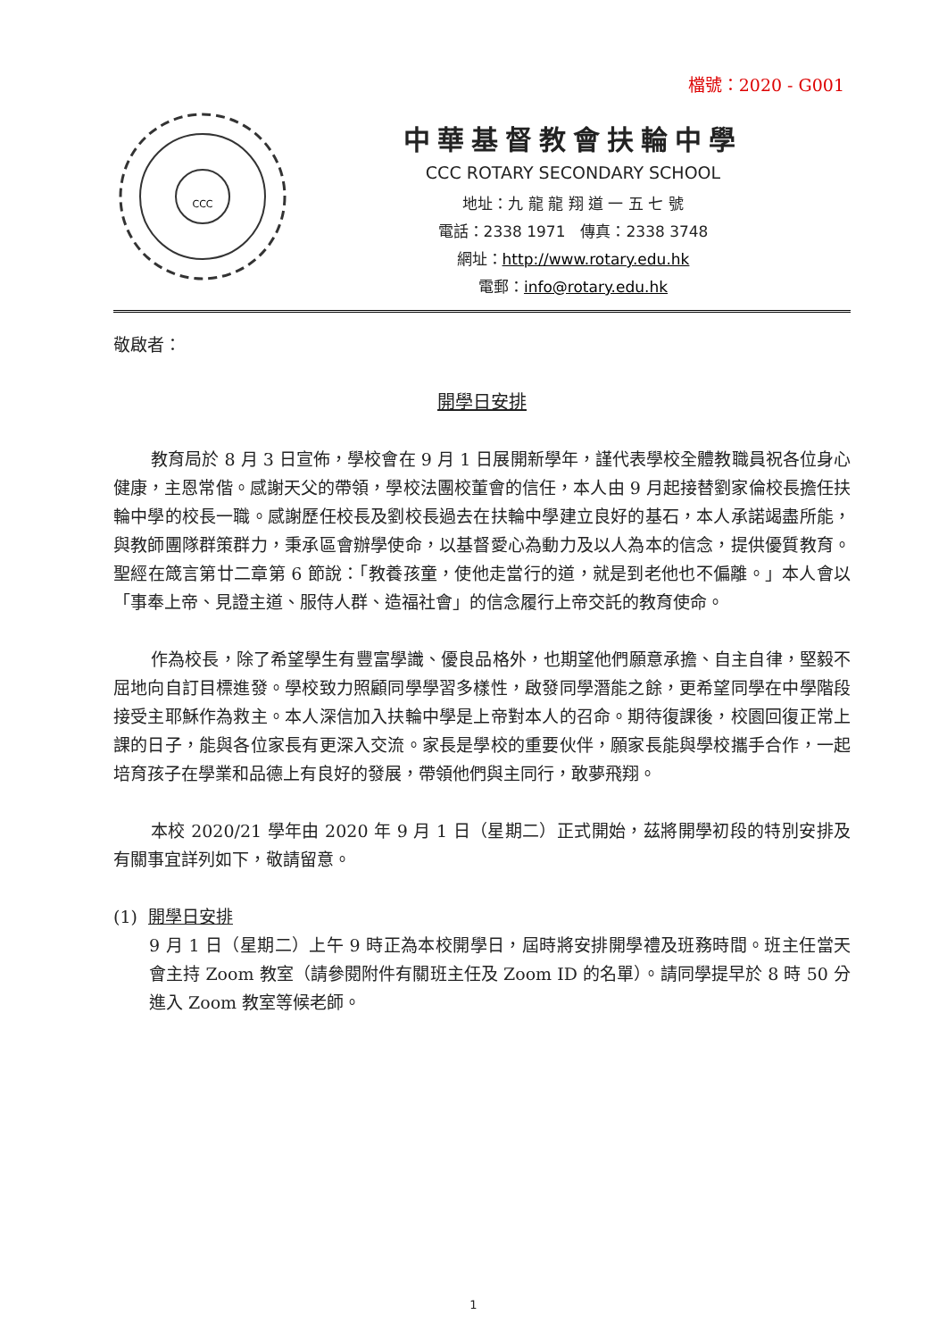檔號：2020 - G001
CCC
中華基督教會扶輪中學
CCC ROTARY SECONDARY SCHOOL
地址：九 龍 龍 翔 道 一 五 七 號
電話：2338 1971　傳真：2338 3748
網址：http://www.rotary.edu.hk
電郵：info@rotary.edu.hk
敬啟者：
開學日安排
教育局於 8 月 3 日宣佈，學校會在 9 月 1 日展開新學年，謹代表學校全體教職員祝各位身心健康，主恩常偕。感謝天父的帶領，學校法團校董會的信任，本人由 9 月起接替劉家倫校長擔任扶輪中學的校長一職。感謝歷任校長及劉校長過去在扶輪中學建立良好的基石，本人承諾竭盡所能，與教師團隊群策群力，秉承區會辦學使命，以基督愛心為動力及以人為本的信念，提供優質教育。聖經在箴言第廿二章第 6 節說：「教養孩童，使他走當行的道，就是到老他也不偏離。」本人會以「事奉上帝、見證主道、服侍人群、造福社會」的信念履行上帝交託的教育使命。
作為校長，除了希望學生有豐富學識、優良品格外，也期望他們願意承擔、自主自律，堅毅不屈地向自訂目標進發。學校致力照顧同學學習多樣性，啟發同學潛能之餘，更希望同學在中學階段接受主耶穌作為救主。本人深信加入扶輪中學是上帝對本人的召命。期待復課後，校園回復正常上課的日子，能與各位家長有更深入交流。家長是學校的重要伙伴，願家長能與學校攜手合作，一起培育孩子在學業和品德上有良好的發展，帶領他們與主同行，敢夢飛翔。
本校 2020/21 學年由 2020 年 9 月 1 日（星期二）正式開始，茲將開學初段的特別安排及有關事宜詳列如下，敬請留意。
(1) 開學日安排
9 月 1 日（星期二）上午 9 時正為本校開學日，屆時將安排開學禮及班務時間。班主任當天會主持 Zoom 教室（請參閱附件有關班主任及 Zoom ID 的名單）。請同學提早於 8 時 50 分進入 Zoom 教室等候老師。
1